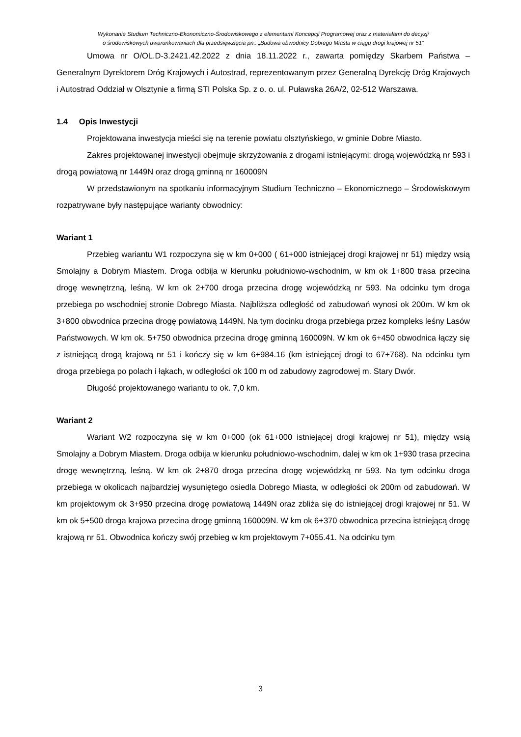Wykonanie Studium Techniczno-Ekonomiczno-Środowiskowego z elementami Koncepcji Programowej oraz z materiałami do decyzji
o środowiskowych uwarunkowaniach dla przedsięwzięcia pn.: „Budowa obwodnicy Dobrego Miasta w ciągu drogi krajowej nr 51”
Umowa nr O/OL.D-3.2421.42.2022 z dnia 18.11.2022 r., zawarta pomiędzy Skarbem Państwa – Generalnym Dyrektorem Dróg Krajowych i Autostrad, reprezentowanym przez Generalną Dyrekcję Dróg Krajowych i Autostrad Oddział w Olsztynie a firmą STI Polska Sp. z o. o. ul. Puławska 26A/2, 02-512 Warszawa.
1.4 Opis Inwestycji
Projektowana inwestycja mieści się na terenie powiatu olsztyńskiego, w gminie Dobre Miasto.
Zakres projektowanej inwestycji obejmuje skrzyżowania z drogami istniejącymi: drogą wojewódzką nr 593 i drogą powiatową nr 1449N oraz drogą gminną nr 160009N
W przedstawionym na spotkaniu informacyjnym Studium Techniczno – Ekonomicznego – Środowiskowym rozpatrywane były następujące warianty obwodnicy:
Wariant 1
Przebieg wariantu W1 rozpoczyna się w km 0+000 ( 61+000 istniejącej drogi krajowej nr 51) między wsią Smolajny a Dobrym Miastem. Droga odbija w kierunku południowo-wschodnim, w km ok 1+800 trasa przecina drogę wewnętrzną, leśną. W km ok 2+700 droga przecina drogę wojewódzką nr 593. Na odcinku tym droga przebiega po wschodniej stronie Dobrego Miasta. Najbliższa odległość od zabudowań wynosi ok 200m. W km ok 3+800 obwodnica przecina drogę powiatową 1449N. Na tym docinku droga przebiega przez kompleks leśny Lasów Państwowych. W km ok. 5+750 obwodnica przecina drogę gminną 160009N. W km ok 6+450 obwodnica łączy się z istniejącą drogą krajową nr 51 i kończy się w km 6+984.16 (km istniejącej drogi to 67+768). Na odcinku tym droga przebiega po polach i łąkach, w odległości ok 100 m od zabudowy zagrodowej m. Stary Dwór.
Długość projektowanego wariantu to ok. 7,0 km.
Wariant 2
Wariant W2 rozpoczyna się w km 0+000 (ok 61+000 istniejącej drogi krajowej nr 51), między wsią Smolajny a Dobrym Miastem. Droga odbija w kierunku południowo-wschodnim, dalej w km ok 1+930 trasa przecina drogę wewnętrzną, leśną. W km ok 2+870 droga przecina drogę wojewódzką nr 593. Na tym odcinku droga przebiega w okolicach najbardziej wysuniętego osiedla Dobrego Miasta, w odległości ok 200m od zabudowań. W km projektowym ok 3+950 przecina drogę powiatową 1449N oraz zbliża się do istniejącej drogi krajowej nr 51. W km ok 5+500 droga krajowa przecina drogę gminną 160009N. W km ok 6+370 obwodnica przecina istniejącą drogę krajową nr 51. Obwodnica kończy swój przebieg w km projektowym 7+055.41. Na odcinku tym
3